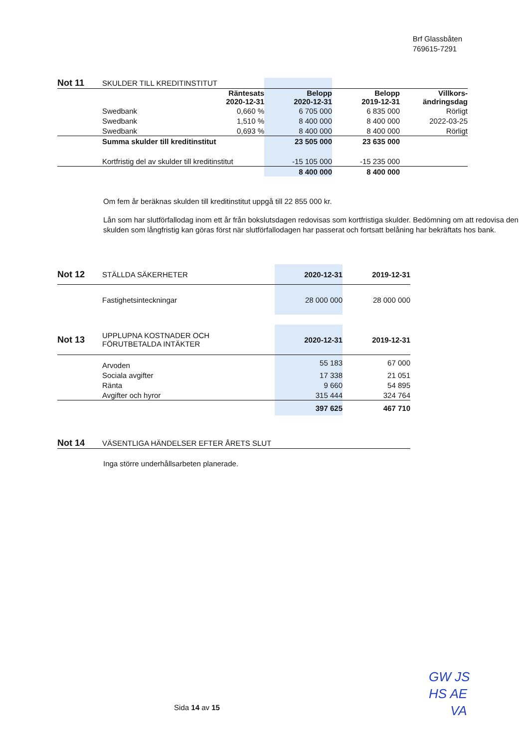Brf Glassbåten
769615-7291
| Not 11 | SKULDER TILL KREDITINSTITUT | | | | |
| | | Räntesats 2020-12-31 | Belopp 2020-12-31 | Belopp 2019-12-31 | Villkors- ändringsdag |
| | Swedbank | 0,660 % | 6 705 000 | 6 835 000 | Rörligt |
| | Swedbank | 1,510 % | 8 400 000 | 8 400 000 | 2022-03-25 |
| | Swedbank | 0,693 % | 8 400 000 | 8 400 000 | Rörligt |
| | Summa skulder till kreditinstitut | | 23 505 000 | 23 635 000 | |
| | Kortfristig del av skulder till kreditinstitut | | -15 105 000 | -15 235 000 | |
| | | | 8 400 000 | 8 400 000 | |
Om fem år beräknas skulden till kreditinstitut uppgå till 22 855 000 kr.
Lån som har slutförfallodag inom ett år från bokslutsdagen redovisas som kortfristiga skulder. Bedömning om att redovisa den skulden som långfristig kan göras först när slutförfallodagen har passerat och fortsatt belåning har bekräftats hos bank.
| Not 12 | STÄLLDA SÄKERHETER | 2020-12-31 | 2019-12-31 |
| | Fastighetsinteckningar | 28 000 000 | 28 000 000 |
| Not 13 | UPPLUPNA KOSTNADER OCH FÖRUTBETALDA INTÄKTER | 2020-12-31 | 2019-12-31 |
| | Arvoden | 55 183 | 67 000 |
| | Sociala avgifter | 17 338 | 21 051 |
| | Ränta | 9 660 | 54 895 |
| | Avgifter och hyror | 315 444 | 324 764 |
| | | 397 625 | 467 710 |
| Not 14 | VÄSENTLIGA HÄNDELSER EFTER ÅRETS SLUT |
Inga större underhållsarbeten planerade.
Sida 14 av 15
GW JS
HS AE
VA